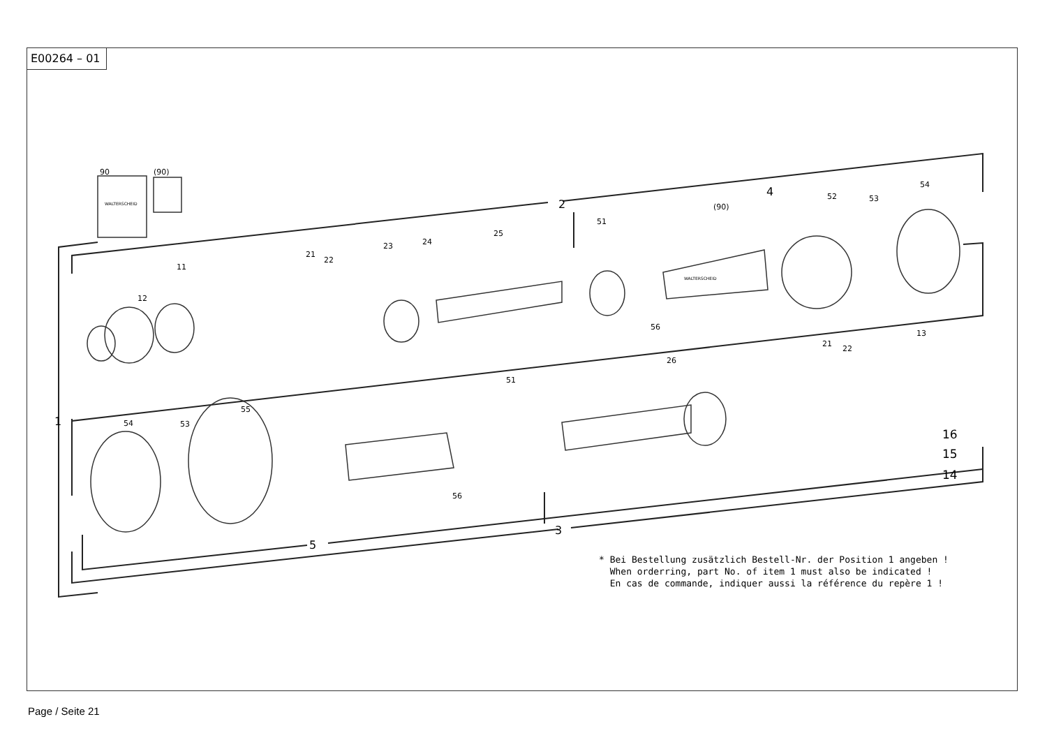E00264 – 01
90 (90)
WALTERSCHEID 2
4
1
3
5
11
12
21
22
23 24
25
51
(90)
WALTERSCHEID
52 53
54
56
13
26
51
21
22
55
54 53
56
16
15
14
* Bei Bestellung zusätzlich Bestell-Nr. der Position 1 angeben !
When orderring, part No. of item 1 must also be indicated !
En cas de commande, indiquer aussi la référence du repère 1 !
Page / Seite 21